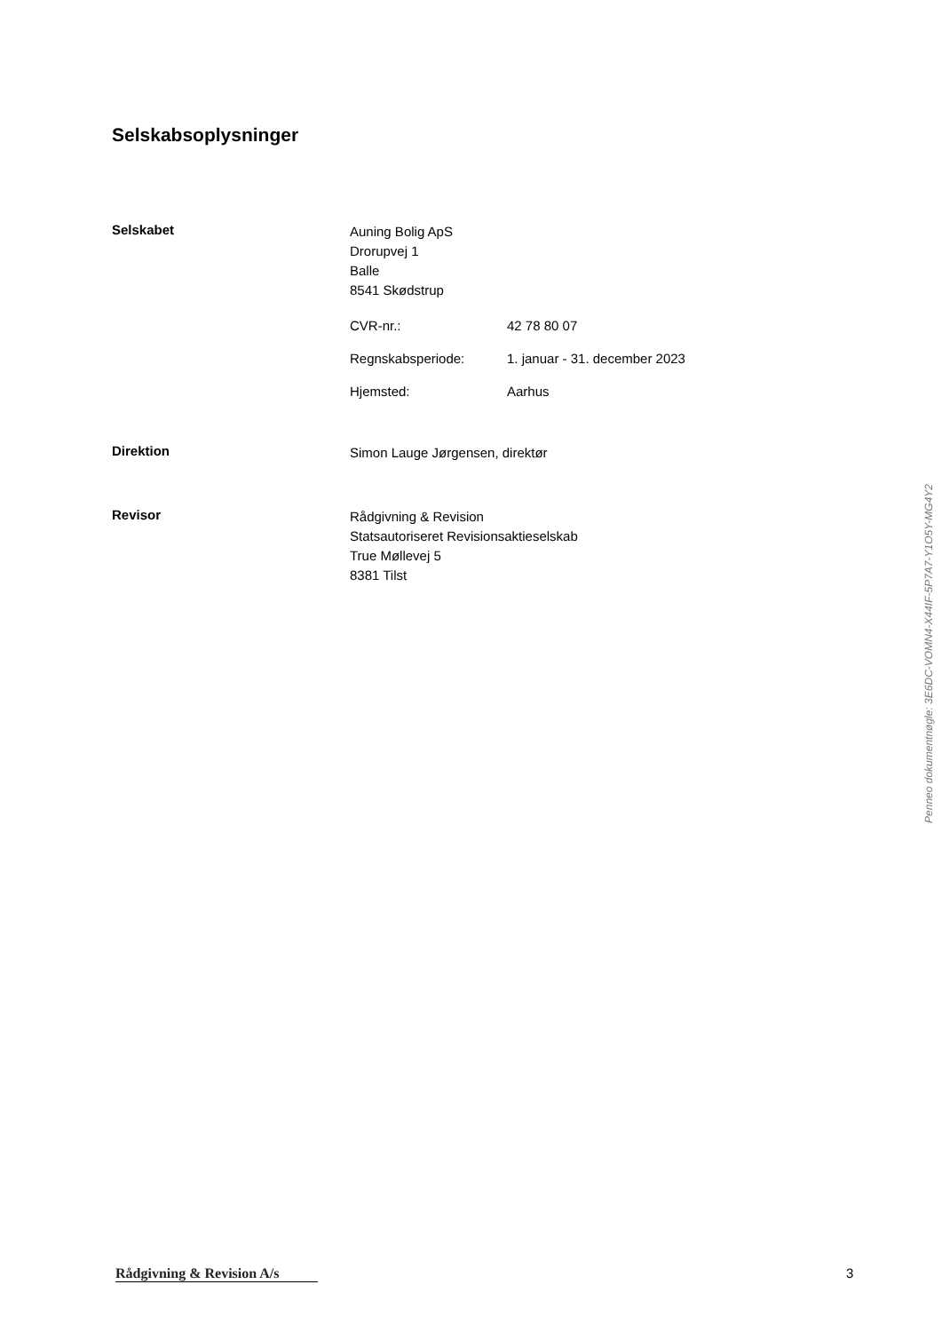Selskabsoplysninger
Selskabet
Auning Bolig ApS
Drorupvej 1
Balle
8541 Skødstrup
CVR-nr.: 42 78 80 07
Regnskabsperiode: 1. januar - 31. december 2023
Hjemsted: Aarhus
Direktion
Simon Lauge Jørgensen, direktør
Revisor
Rådgivning & Revision
Statsautoriseret Revisionsaktieselskab
True Møllevej 5
8381 Tilst
Penneo dokumentnøgle: 3E6DC-VOMN4-X44IF-5P7A7-Y1O5Y-MG4Y2
Rådgivning & Revision A/s
3